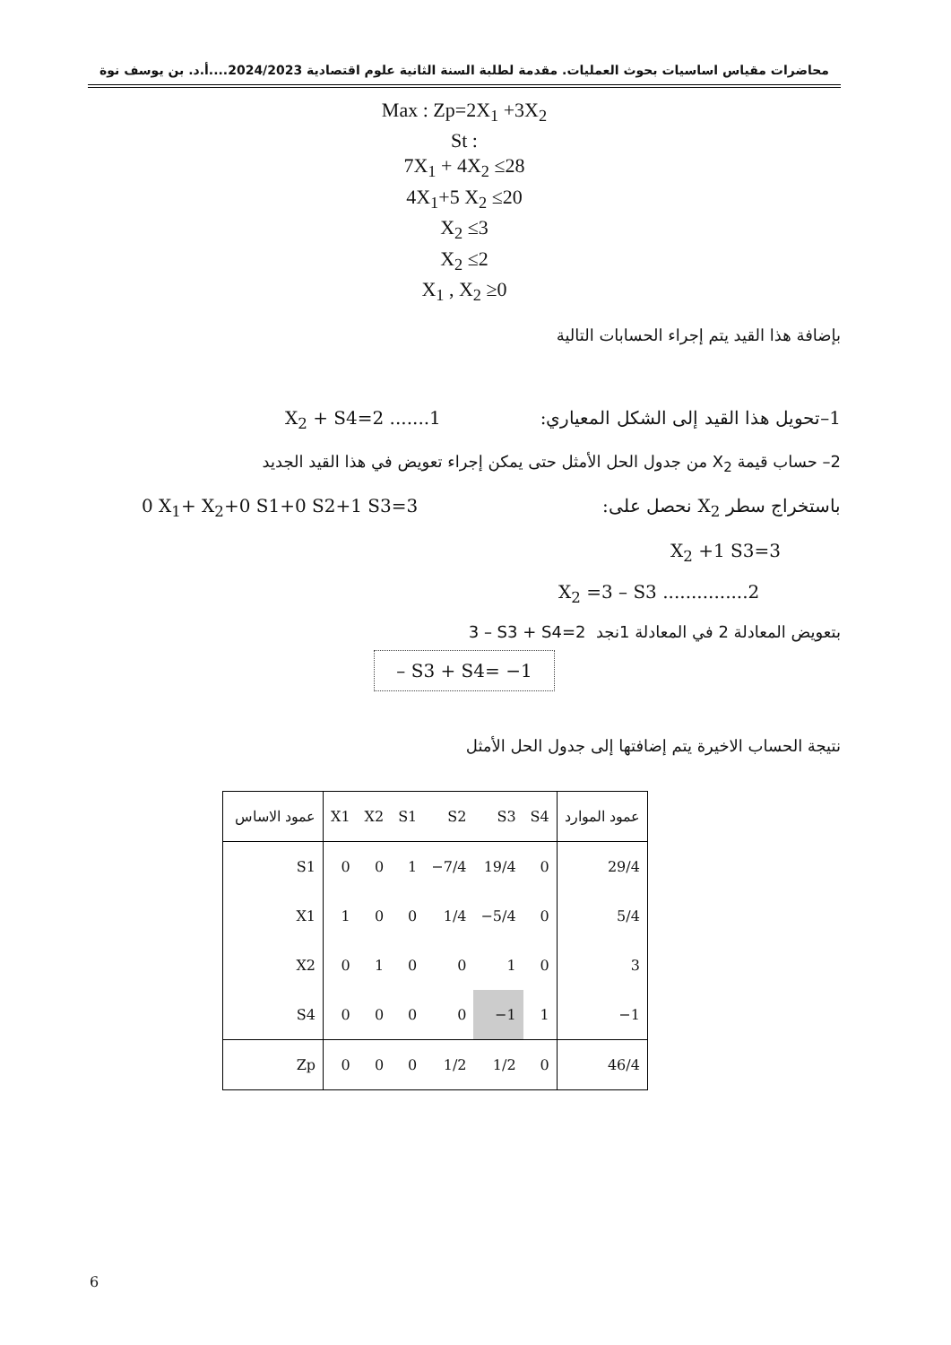محاضرات مقياس اساسيات بحوث العمليات. مقدمة لطلبة السنة الثانية علوم اقتصادية 2024/2023....أ.د. بن يوسف نوة
Max : Zp=2X<sub>1</sub> +3X<sub>2</sub>
St :
7X<sub>1</sub> + 4X<sub>2</sub> ≤28
4X<sub>1</sub>+5 X<sub>2</sub> ≤20
X<sub>2</sub> ≤3
X<sub>2</sub> ≤2
X<sub>1</sub> , X<sub>2</sub> ≥0
بإضافة هذا القيد يتم إجراء الحسابات التالية
1–تحويل هذا القيد إلى الشكل المعياري: X<sub>2</sub> + S4=2 .......1
2– حساب قيمة X<sub>2</sub> من جدول الحل الأمثل حتى يمكن إجراء تعويض في هذا القيد الجديد
باستخراج سطر X<sub>2</sub> نحصل على: 0 X<sub>1</sub>+ X<sub>2</sub>+0 S1+0 S2+1 S3=3
X<sub>2</sub> +1 S3=3
X<sub>2</sub> =3 – S3 ...............2
بتعويض المعادلة 2 في المعادلة 1نجد 3 – S3 + S4=2
– S3 + S4= −1
نتيجة الحساب الاخيرة يتم إضافتها إلى جدول الحل الأمثل
| عمود الاساس | X1 | X2 | S1 | S2 | S3 | S4 | عمود الموارد |
| --- | --- | --- | --- | --- | --- | --- | --- |
| S1 | 0 | 0 | 1 | −7/4 | 19/4 | 0 | 29/4 |
| X1 | 1 | 0 | 0 | 1/4 | −5/4 | 0 | 5/4 |
| X2 | 0 | 1 | 0 | 0 | 1 | 0 | 3 |
| S4 | 0 | 0 | 0 | 0 | −1 | 1 | −1 |
| Zp | 0 | 0 | 0 | 1/2 | 1/2 | 0 | 46/4 |
6